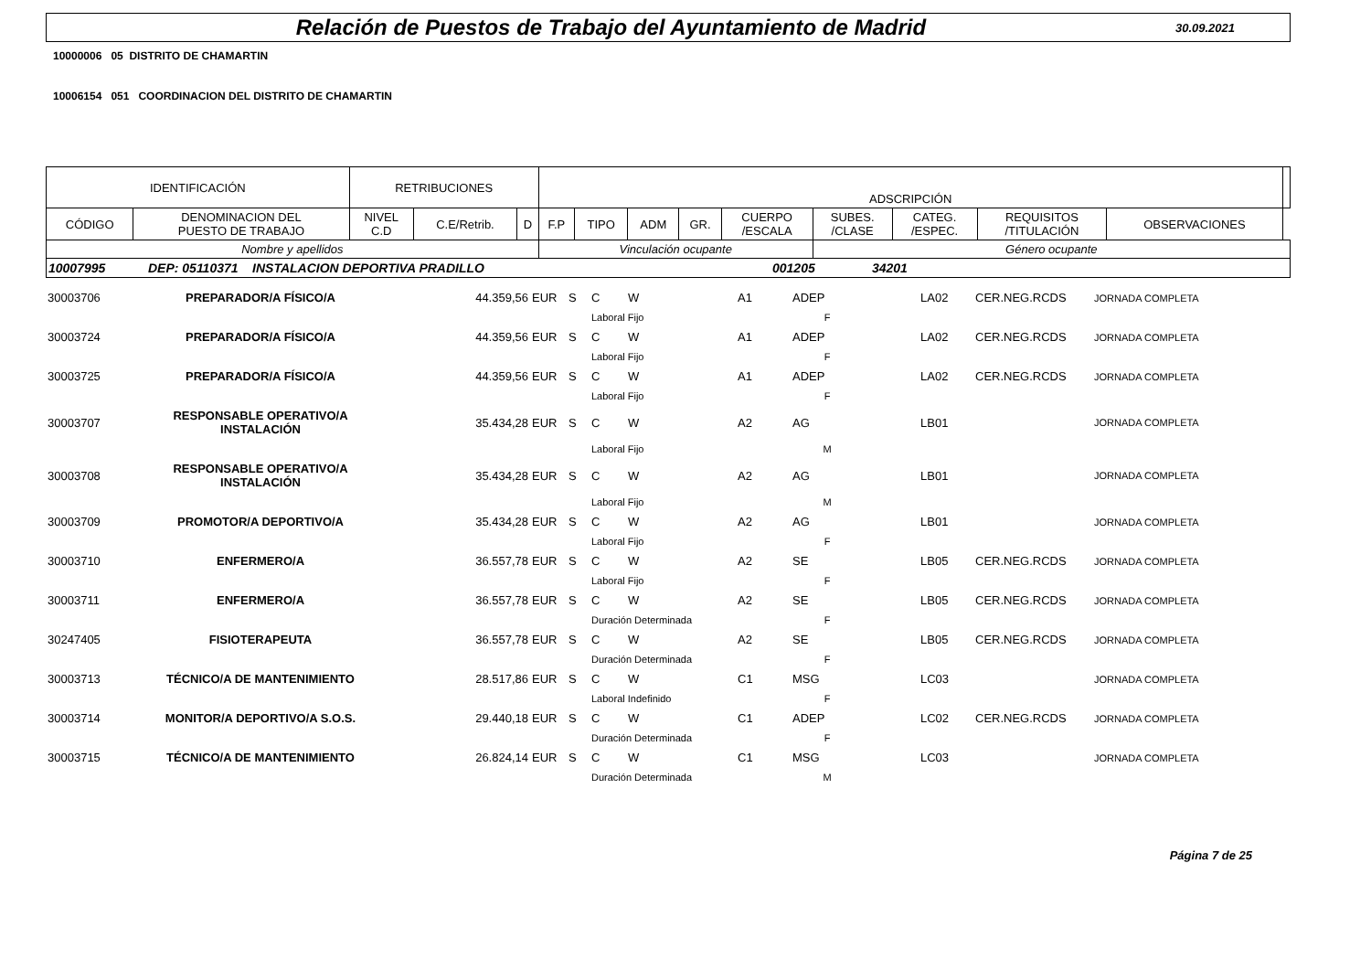Relación de Puestos de Trabajo del Ayuntamiento de Madrid
30.09.2021
10000006 05 DISTRITO DE CHAMARTIN
10006154 051 COORDINACION DEL DISTRITO DE CHAMARTIN
| IDENTIFICACIÓN | | RETRIBUCIONES | | | ADSCRIPCIÓN | | | | | | | | | |
| CÓDIGO | DENOMINACION DEL PUESTO DE TRABAJO | NIVEL C.D | C.E/Retrib. | D | F.P | TIPO | ADM | GR. | CUERPO /ESCALA | SUBES. /CLASE | CATEG. /ESPEC. | REQUISITOS /TITULACIÓN | OBSERVACIONES | |
| Nombre y apellidos | | | | | Vinculación ocupante | | | | | Género ocupante | | | | |
| 10007995 DEP: 05110371 INSTALACION DEPORTIVA PRADILLO 001205 34201 | | | | | | | | | | | | | | |
| 30003706 | PREPARADOR/A FÍSICO/A | 44.359,56 | EUR | S | C | W | | A1 | ADEP | | LA02 | CER.NEG.RCDS | JORNADA COMPLETA |
| | | | | | Laboral Fijo | | | | F | | | | |
| 30003724 | PREPARADOR/A FÍSICO/A | 44.359,56 | EUR | S | C | W | | A1 | ADEP | | LA02 | CER.NEG.RCDS | JORNADA COMPLETA |
| | | | | | Laboral Fijo | | | | F | | | | |
| 30003725 | PREPARADOR/A FÍSICO/A | 44.359,56 | EUR | S | C | W | | A1 | ADEP | | LA02 | CER.NEG.RCDS | JORNADA COMPLETA |
| | | | | | Laboral Fijo | | | | F | | | | |
| 30003707 | RESPONSABLE OPERATIVO/A INSTALACIÓN | 35.434,28 | EUR | S | C | W | | A2 | AG | | LB01 | | JORNADA COMPLETA |
| | | | | | Laboral Fijo | | | | M | | | | |
| 30003708 | RESPONSABLE OPERATIVO/A INSTALACIÓN | 35.434,28 | EUR | S | C | W | | A2 | AG | | LB01 | | JORNADA COMPLETA |
| | | | | | Laboral Fijo | | | | M | | | | |
| 30003709 | PROMOTOR/A DEPORTIVO/A | 35.434,28 | EUR | S | C | W | | A2 | AG | | LB01 | | JORNADA COMPLETA |
| | | | | | Laboral Fijo | | | | F | | | | |
| 30003710 | ENFERMERO/A | 36.557,78 | EUR | S | C | W | | A2 | SE | | LB05 | CER.NEG.RCDS | JORNADA COMPLETA |
| | | | | | Laboral Fijo | | | | F | | | | |
| 30003711 | ENFERMERO/A | 36.557,78 | EUR | S | C | W | | A2 | SE | | LB05 | CER.NEG.RCDS | JORNADA COMPLETA |
| | | | | | Duración Determinada | | | | F | | | | |
| 30247405 | FISIOTERAPEUTA | 36.557,78 | EUR | S | C | W | | A2 | SE | | LB05 | CER.NEG.RCDS | JORNADA COMPLETA |
| | | | | | Duración Determinada | | | | F | | | | |
| 30003713 | TÉCNICO/A DE MANTENIMIENTO | 28.517,86 | EUR | S | C | W | | C1 | MSG | | LC03 | | JORNADA COMPLETA |
| | | | | | Laboral Indefinido | | | | F | | | | |
| 30003714 | MONITOR/A DEPORTIVO/A S.O.S. | 29.440,18 | EUR | S | C | W | | C1 | ADEP | | LC02 | CER.NEG.RCDS | JORNADA COMPLETA |
| | | | | | Duración Determinada | | | | F | | | | |
| 30003715 | TÉCNICO/A DE MANTENIMIENTO | 26.824,14 | EUR | S | C | W | | C1 | MSG | | LC03 | | JORNADA COMPLETA |
| | | | | | Duración Determinada | | | | M | | | | |
Página 7 de 25